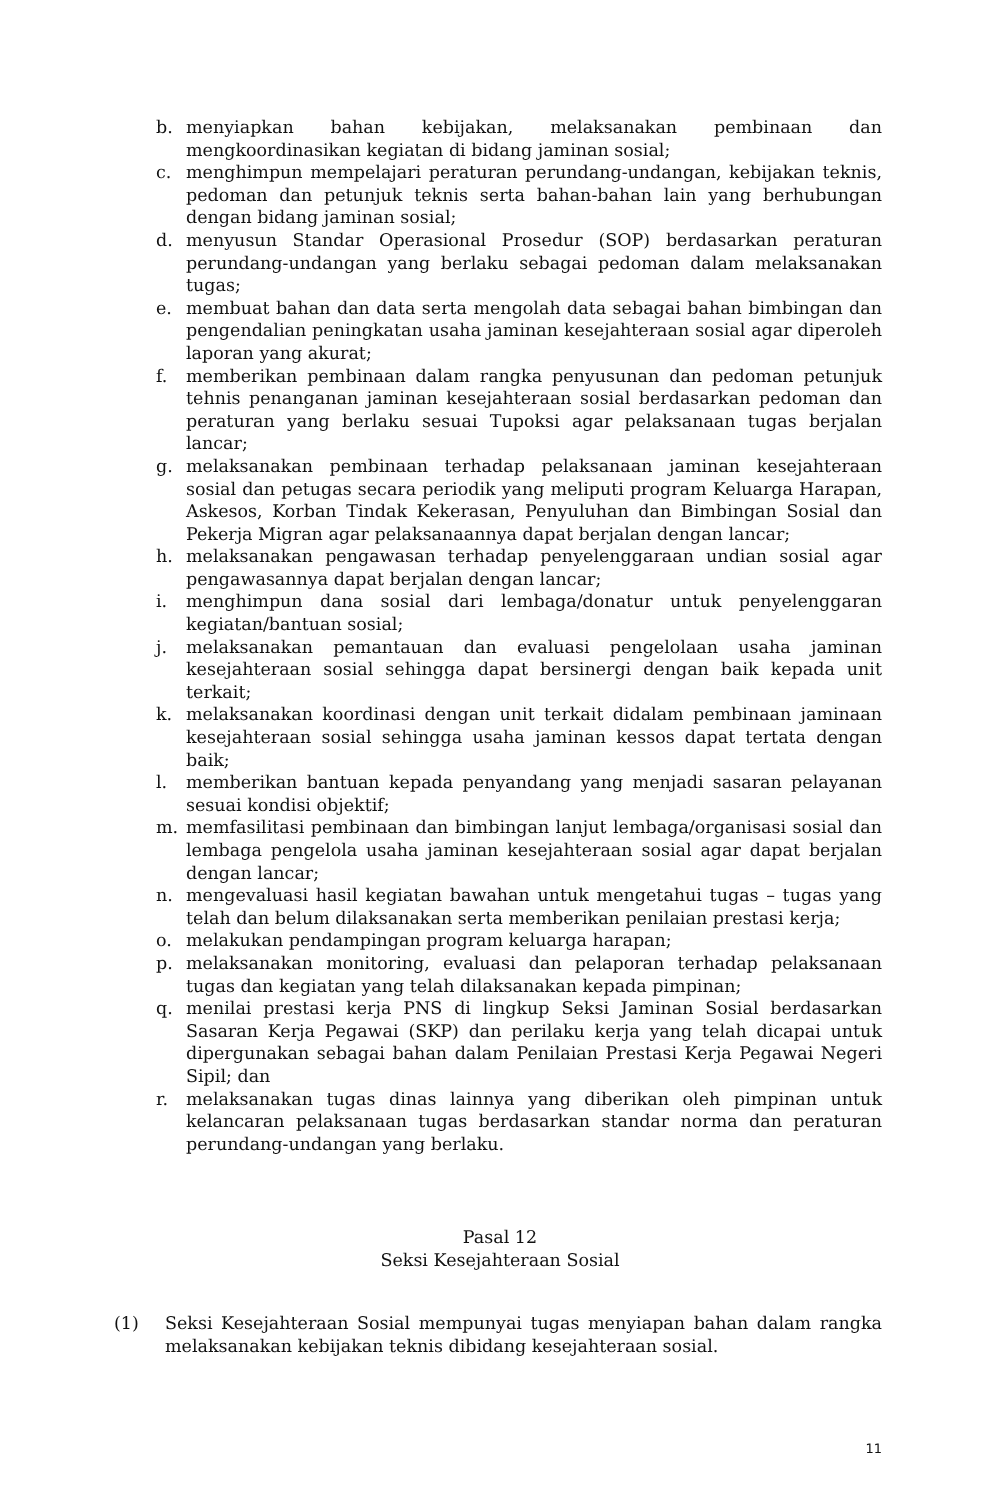b. menyiapkan bahan kebijakan, melaksanakan pembinaan dan mengkoordinasikan kegiatan di bidang jaminan sosial;
c. menghimpun mempelajari peraturan perundang-undangan, kebijakan teknis, pedoman dan petunjuk teknis serta bahan-bahan lain yang berhubungan dengan bidang jaminan sosial;
d. menyusun Standar Operasional Prosedur (SOP) berdasarkan peraturan perundang-undangan yang berlaku sebagai pedoman dalam melaksanakan tugas;
e. membuat bahan dan data serta mengolah data sebagai bahan bimbingan dan pengendalian peningkatan usaha jaminan kesejahteraan sosial agar diperoleh laporan yang akurat;
f. memberikan pembinaan dalam rangka penyusunan dan pedoman petunjuk tehnis penanganan jaminan kesejahteraan sosial berdasarkan pedoman dan peraturan yang berlaku sesuai Tupoksi agar pelaksanaan tugas berjalan lancar;
g. melaksanakan pembinaan terhadap pelaksanaan jaminan kesejahteraan sosial dan petugas secara periodik yang meliputi program Keluarga Harapan, Askesos, Korban Tindak Kekerasan, Penyuluhan dan Bimbingan Sosial dan Pekerja Migran agar pelaksanaannya dapat berjalan dengan lancar;
h. melaksanakan pengawasan terhadap penyelenggaraan undian sosial agar pengawasannya dapat berjalan dengan lancar;
i. menghimpun dana sosial dari lembaga/donatur untuk penyelenggaran kegiatan/bantuan sosial;
j. melaksanakan pemantauan dan evaluasi pengelolaan usaha jaminan kesejahteraan sosial sehingga dapat bersinergi dengan baik kepada unit terkait;
k. melaksanakan koordinasi dengan unit terkait didalam pembinaan jaminaan kesejahteraan sosial sehingga usaha jaminan kessos dapat tertata dengan baik;
l. memberikan bantuan kepada penyandang yang menjadi sasaran pelayanan sesuai kondisi objektif;
m. memfasilitasi pembinaan dan bimbingan lanjut lembaga/organisasi sosial dan lembaga pengelola usaha jaminan kesejahteraan sosial agar dapat berjalan dengan lancar;
n. mengevaluasi hasil kegiatan bawahan untuk mengetahui tugas – tugas yang telah dan belum dilaksanakan serta memberikan penilaian prestasi kerja;
o. melakukan pendampingan program keluarga harapan;
p. melaksanakan monitoring, evaluasi dan pelaporan terhadap pelaksanaan tugas dan kegiatan yang telah dilaksanakan kepada pimpinan;
q. menilai prestasi kerja PNS di lingkup Seksi Jaminan Sosial berdasarkan Sasaran Kerja Pegawai (SKP) dan perilaku kerja yang telah dicapai untuk dipergunakan sebagai bahan dalam Penilaian Prestasi Kerja Pegawai Negeri Sipil; dan
r. melaksanakan tugas dinas lainnya yang diberikan oleh pimpinan untuk kelancaran pelaksanaan tugas berdasarkan standar norma dan peraturan perundang-undangan yang berlaku.
Pasal 12
Seksi Kesejahteraan Sosial
(1) Seksi Kesejahteraan Sosial mempunyai tugas menyiapan bahan dalam rangka melaksanakan kebijakan teknis dibidang kesejahteraan sosial.
11